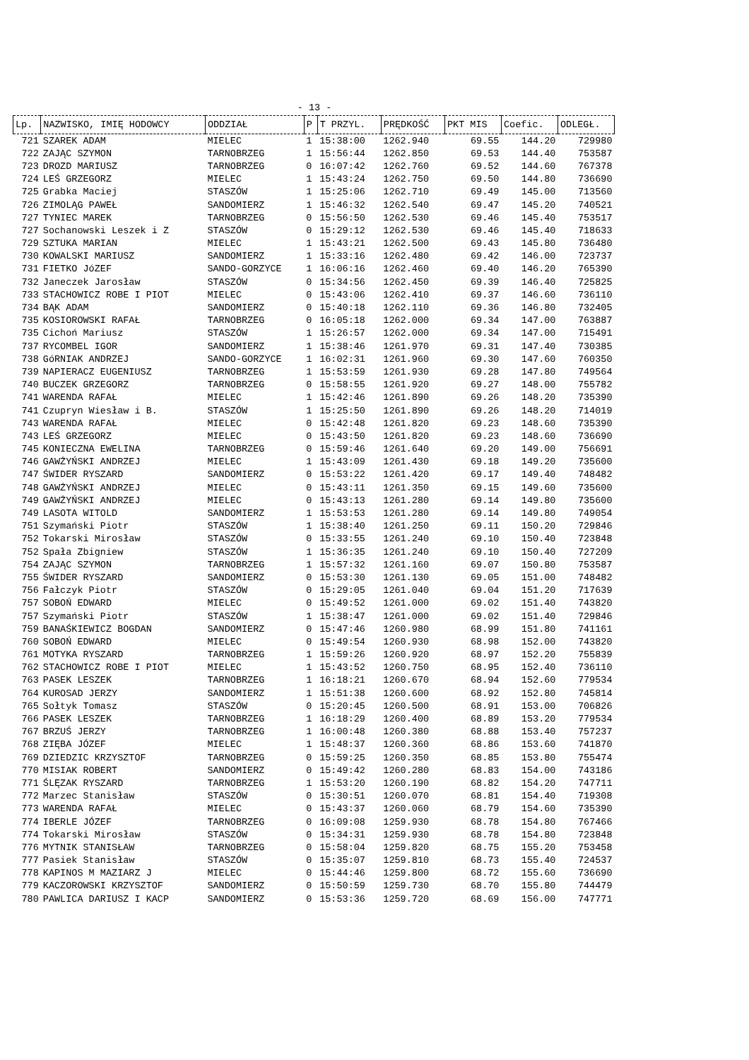- 13 -
| Lp. | NAZWISKO, IMIĘ HODOWCY | ODDZIAŁ | P | T PRZYL. | PRĘDKOŚĆ | PKT MIS | Coefic. | ODLEGŁ. |
| --- | --- | --- | --- | --- | --- | --- | --- | --- |
| 721 | SZAREK ADAM | MIELEC | 1 | 15:38:00 | 1262.940 | 69.55 | 144.20 | 729980 |
| 722 | ZAJĄC SZYMON | TARNOBRZEG | 1 | 15:56:44 | 1262.850 | 69.53 | 144.40 | 753587 |
| 723 | DROZD MARIUSZ | TARNOBRZEG | 0 | 16:07:42 | 1262.760 | 69.52 | 144.60 | 767378 |
| 724 | LEŚ GRZEGORZ | MIELEC | 1 | 15:43:24 | 1262.750 | 69.50 | 144.80 | 736690 |
| 725 | Grabka Maciej | STASZÓW | 1 | 15:25:06 | 1262.710 | 69.49 | 145.00 | 713560 |
| 726 | ZIMOLĄG PAWEŁ | SANDOMIERZ | 1 | 15:46:32 | 1262.540 | 69.47 | 145.20 | 740521 |
| 727 | TYNIEC MAREK | TARNOBRZEG | 0 | 15:56:50 | 1262.530 | 69.46 | 145.40 | 753517 |
| 727 | Sochanowski Leszek i Z | STASZÓW | 0 | 15:29:12 | 1262.530 | 69.46 | 145.40 | 718633 |
| 729 | SZTUKA MARIAN | MIELEC | 1 | 15:43:21 | 1262.500 | 69.43 | 145.80 | 736480 |
| 730 | KOWALSKI MARIUSZ | SANDOMIERZ | 1 | 15:33:16 | 1262.480 | 69.42 | 146.00 | 723737 |
| 731 | FIETKO JóZEF | SANDO-GORZYCE | 1 | 16:06:16 | 1262.460 | 69.40 | 146.20 | 765390 |
| 732 | Janeczek Jarosław | STASZÓW | 0 | 15:34:56 | 1262.450 | 69.39 | 146.40 | 725825 |
| 733 | STACHOWICZ ROBE I PIOT | MIELEC | 0 | 15:43:06 | 1262.410 | 69.37 | 146.60 | 736110 |
| 734 | BĄK ADAM | SANDOMIERZ | 0 | 15:40:18 | 1262.110 | 69.36 | 146.80 | 732405 |
| 735 | KOSIOROWSKI RAFAŁ | TARNOBRZEG | 0 | 16:05:18 | 1262.000 | 69.34 | 147.00 | 763887 |
| 735 | Cichoń Mariusz | STASZÓW | 1 | 15:26:57 | 1262.000 | 69.34 | 147.00 | 715491 |
| 737 | RYCOMBEL IGOR | SANDOMIERZ | 1 | 15:38:46 | 1261.970 | 69.31 | 147.40 | 730385 |
| 738 | GóRNIAK ANDRZEJ | SANDO-GORZYCE | 1 | 16:02:31 | 1261.960 | 69.30 | 147.60 | 760350 |
| 739 | NAPIERACZ EUGENIUSZ | TARNOBRZEG | 1 | 15:53:59 | 1261.930 | 69.28 | 147.80 | 749564 |
| 740 | BUCZEK GRZEGORZ | TARNOBRZEG | 0 | 15:58:55 | 1261.920 | 69.27 | 148.00 | 755782 |
| 741 | WARENDA RAFAŁ | MIELEC | 1 | 15:42:46 | 1261.890 | 69.26 | 148.20 | 735390 |
| 741 | Czupryn Wiesław i B. | STASZÓW | 1 | 15:25:50 | 1261.890 | 69.26 | 148.20 | 714019 |
| 743 | WARENDA RAFAŁ | MIELEC | 0 | 15:42:48 | 1261.820 | 69.23 | 148.60 | 735390 |
| 743 | LEŚ GRZEGORZ | MIELEC | 0 | 15:43:50 | 1261.820 | 69.23 | 148.60 | 736690 |
| 745 | KONIECZNA EWELINA | TARNOBRZEG | 0 | 15:59:46 | 1261.640 | 69.20 | 149.00 | 756691 |
| 746 | GAWŻYŃSKI ANDRZEJ | MIELEC | 1 | 15:43:09 | 1261.430 | 69.18 | 149.20 | 735600 |
| 747 | ŚWIDER RYSZARD | SANDOMIERZ | 0 | 15:53:22 | 1261.420 | 69.17 | 149.40 | 748482 |
| 748 | GAWŻYŃSKI ANDRZEJ | MIELEC | 0 | 15:43:11 | 1261.350 | 69.15 | 149.60 | 735600 |
| 749 | GAWŻYŃSKI ANDRZEJ | MIELEC | 0 | 15:43:13 | 1261.280 | 69.14 | 149.80 | 735600 |
| 749 | LASOTA WITOLD | SANDOMIERZ | 1 | 15:53:53 | 1261.280 | 69.14 | 149.80 | 749054 |
| 751 | Szymański Piotr | STASZÓW | 1 | 15:38:40 | 1261.250 | 69.11 | 150.20 | 729846 |
| 752 | Tokarski Mirosław | STASZÓW | 0 | 15:33:55 | 1261.240 | 69.10 | 150.40 | 723848 |
| 752 | Spała Zbigniew | STASZÓW | 1 | 15:36:35 | 1261.240 | 69.10 | 150.40 | 727209 |
| 754 | ZAJĄC SZYMON | TARNOBRZEG | 1 | 15:57:32 | 1261.160 | 69.07 | 150.80 | 753587 |
| 755 | ŚWIDER RYSZARD | SANDOMIERZ | 0 | 15:53:30 | 1261.130 | 69.05 | 151.00 | 748482 |
| 756 | Fałczyk Piotr | STASZÓW | 0 | 15:29:05 | 1261.040 | 69.04 | 151.20 | 717639 |
| 757 | SOBOŃ EDWARD | MIELEC | 0 | 15:49:52 | 1261.000 | 69.02 | 151.40 | 743820 |
| 757 | Szymański Piotr | STASZÓW | 1 | 15:38:47 | 1261.000 | 69.02 | 151.40 | 729846 |
| 759 | BANAŚKIEWICZ BOGDAN | SANDOMIERZ | 0 | 15:47:46 | 1260.980 | 68.99 | 151.80 | 741161 |
| 760 | SOBOŃ EDWARD | MIELEC | 0 | 15:49:54 | 1260.930 | 68.98 | 152.00 | 743820 |
| 761 | MOTYKA RYSZARD | TARNOBRZEG | 1 | 15:59:26 | 1260.920 | 68.97 | 152.20 | 755839 |
| 762 | STACHOWICZ ROBE I PIOT | MIELEC | 1 | 15:43:52 | 1260.750 | 68.95 | 152.40 | 736110 |
| 763 | PASEK LESZEK | TARNOBRZEG | 1 | 16:18:21 | 1260.670 | 68.94 | 152.60 | 779534 |
| 764 | KUROSAD JERZY | SANDOMIERZ | 1 | 15:51:38 | 1260.600 | 68.92 | 152.80 | 745814 |
| 765 | Sołtyk Tomasz | STASZÓW | 0 | 15:20:45 | 1260.500 | 68.91 | 153.00 | 706826 |
| 766 | PASEK LESZEK | TARNOBRZEG | 1 | 16:18:29 | 1260.400 | 68.89 | 153.20 | 779534 |
| 767 | BRZUŚ JERZY | TARNOBRZEG | 1 | 16:00:48 | 1260.380 | 68.88 | 153.40 | 757237 |
| 768 | ZIĘBA JÓZEF | MIELEC | 1 | 15:48:37 | 1260.360 | 68.86 | 153.60 | 741870 |
| 769 | DZIEDZIC KRZYSZTOF | TARNOBRZEG | 0 | 15:59:25 | 1260.350 | 68.85 | 153.80 | 755474 |
| 770 | MISIAK ROBERT | SANDOMIERZ | 0 | 15:49:42 | 1260.280 | 68.83 | 154.00 | 743186 |
| 771 | ŚLĘZAK RYSZARD | TARNOBRZEG | 1 | 15:53:20 | 1260.190 | 68.82 | 154.20 | 747711 |
| 772 | Marzec Stanisław | STASZÓW | 0 | 15:30:51 | 1260.070 | 68.81 | 154.40 | 719308 |
| 773 | WARENDA RAFAŁ | MIELEC | 0 | 15:43:37 | 1260.060 | 68.79 | 154.60 | 735390 |
| 774 | IBERLE JÓZEF | TARNOBRZEG | 0 | 16:09:08 | 1259.930 | 68.78 | 154.80 | 767466 |
| 774 | Tokarski Mirosław | STASZÓW | 0 | 15:34:31 | 1259.930 | 68.78 | 154.80 | 723848 |
| 776 | MYTNIK STANISŁAW | TARNOBRZEG | 0 | 15:58:04 | 1259.820 | 68.75 | 155.20 | 753458 |
| 777 | Pasiek Stanisław | STASZÓW | 0 | 15:35:07 | 1259.810 | 68.73 | 155.40 | 724537 |
| 778 | KAPINOS M MAZIARZ J | MIELEC | 0 | 15:44:46 | 1259.800 | 68.72 | 155.60 | 736690 |
| 779 | KACZOROWSKI KRZYSZTOF | SANDOMIERZ | 0 | 15:50:59 | 1259.730 | 68.70 | 155.80 | 744479 |
| 780 | PAWLICA DARIUSZ I KACP | SANDOMIERZ | 0 | 15:53:36 | 1259.720 | 68.69 | 156.00 | 747771 |